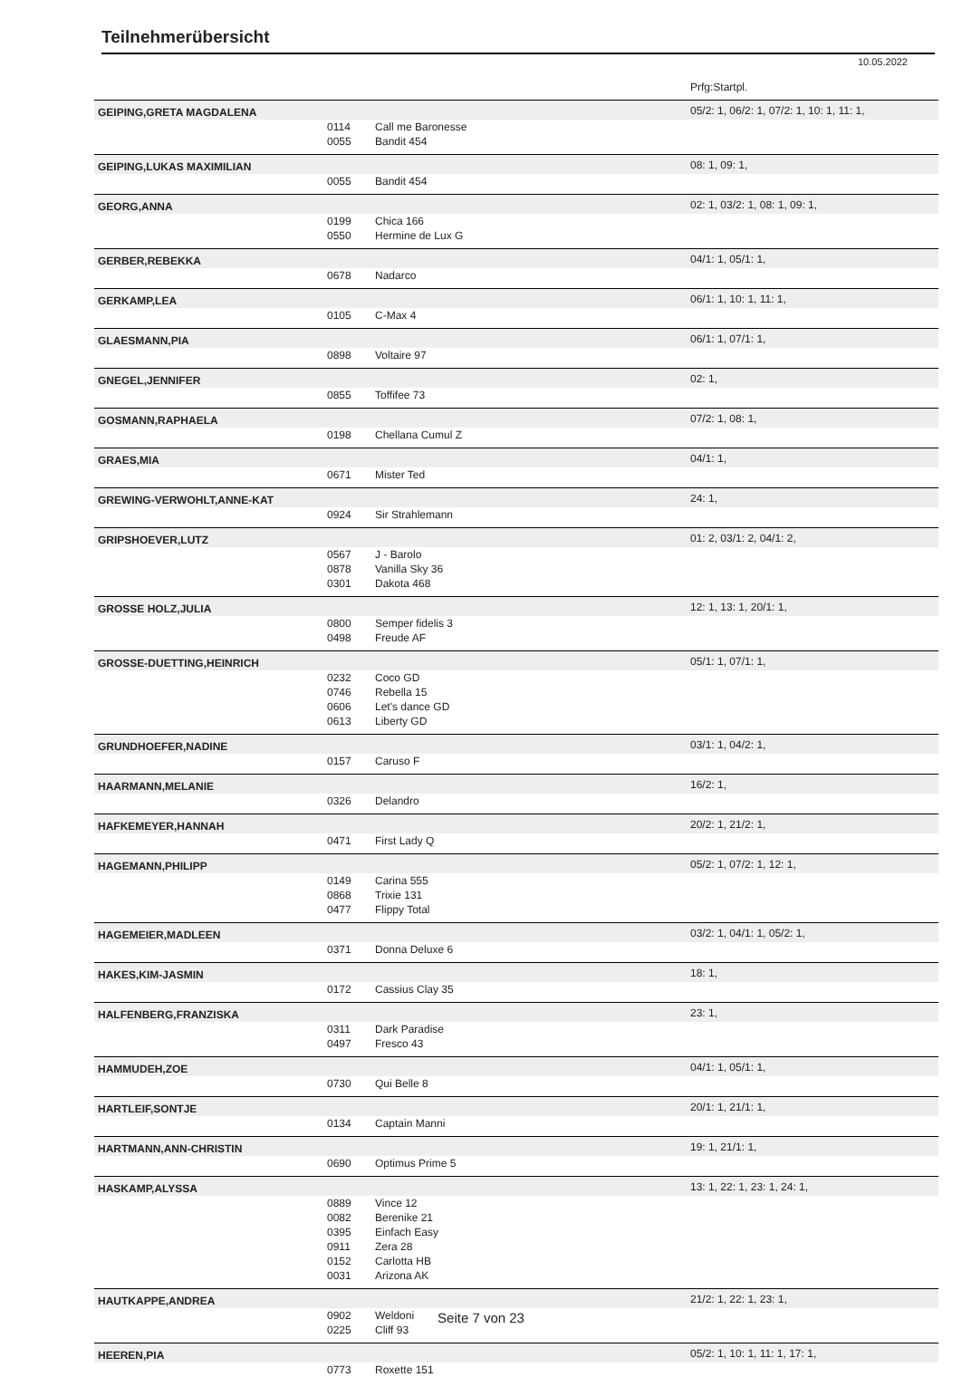Teilnehmerübersicht
10.05.2022
| | | | Prfg:Startpl. |
| GEIPING,GRETA MAGDALENA | | | 05/2: 1, 06/2: 1, 07/2: 1, 10: 1, 11: 1, |
| | 0114 | Call me Baronesse | |
| | 0055 | Bandit 454 | |
| GEIPING,LUKAS MAXIMILIAN | | | 08: 1, 09: 1, |
| | 0055 | Bandit 454 | |
| GEORG,ANNA | | | 02: 1, 03/2: 1, 08: 1, 09: 1, |
| | 0199 | Chica 166 | |
| | 0550 | Hermine de Lux G | |
| GERBER,REBEKKA | | | 04/1: 1, 05/1: 1, |
| | 0678 | Nadarco | |
| GERKAMP,LEA | | | 06/1: 1, 10: 1, 11: 1, |
| | 0105 | C-Max 4 | |
| GLAESMANN,PIA | | | 06/1: 1, 07/1: 1, |
| | 0898 | Voltaire 97 | |
| GNEGEL,JENNIFER | | | 02: 1, |
| | 0855 | Toffifee 73 | |
| GOSMANN,RAPHAELA | | | 07/2: 1, 08: 1, |
| | 0198 | Chellana Cumul Z | |
| GRAES,MIA | | | 04/1: 1, |
| | 0671 | Mister Ted | |
| GREWING-VERWOHLT,ANNE-KAT | | | 24: 1, |
| | 0924 | Sir Strahlemann | |
| GRIPSHOEVER,LUTZ | | | 01: 2, 03/1: 2, 04/1: 2, |
| | 0567 | J - Barolo | |
| | 0878 | Vanilla Sky 36 | |
| | 0301 | Dakota 468 | |
| GROSSE HOLZ,JULIA | | | 12: 1, 13: 1, 20/1: 1, |
| | 0800 | Semper fidelis 3 | |
| | 0498 | Freude AF | |
| GROSSE-DUETTING,HEINRICH | | | 05/1: 1, 07/1: 1, |
| | 0232 | Coco GD | |
| | 0746 | Rebella 15 | |
| | 0606 | Let's dance GD | |
| | 0613 | Liberty GD | |
| GRUNDHOEFER,NADINE | | | 03/1: 1, 04/2: 1, |
| | 0157 | Caruso F | |
| HAARMANN,MELANIE | | | 16/2: 1, |
| | 0326 | Delandro | |
| HAFKEMEYER,HANNAH | | | 20/2: 1, 21/2: 1, |
| | 0471 | First Lady Q | |
| HAGEMANN,PHILIPP | | | 05/2: 1, 07/2: 1, 12: 1, |
| | 0149 | Carina 555 | |
| | 0868 | Trixie 131 | |
| | 0477 | Flippy Total | |
| HAGEMEIER,MADLEEN | | | 03/2: 1, 04/1: 1, 05/2: 1, |
| | 0371 | Donna Deluxe 6 | |
| HAKES,KIM-JASMIN | | | 18: 1, |
| | 0172 | Cassius Clay 35 | |
| HALFENBERG,FRANZISKA | | | 23: 1, |
| | 0311 | Dark Paradise | |
| | 0497 | Fresco 43 | |
| HAMMUDEH,ZOE | | | 04/1: 1, 05/1: 1, |
| | 0730 | Qui Belle 8 | |
| HARTLEIF,SONTJE | | | 20/1: 1, 21/1: 1, |
| | 0134 | Captain Manni | |
| HARTMANN,ANN-CHRISTIN | | | 19: 1, 21/1: 1, |
| | 0690 | Optimus Prime 5 | |
| HASKAMP,ALYSSA | | | 13: 1, 22: 1, 23: 1, 24: 1, |
| | 0889 | Vince 12 | |
| | 0082 | Berenike 21 | |
| | 0395 | Einfach Easy | |
| | 0911 | Zera 28 | |
| | 0152 | Carlotta HB | |
| | 0031 | Arizona AK | |
| HAUTKAPPE,ANDREA | | | 21/2: 1, 22: 1, 23: 1, |
| | 0902 | Weldoni | |
| | 0225 | Cliff 93 | |
| HEEREN,PIA | | | 05/2: 1, 10: 1, 11: 1, 17: 1, |
| | 0773 | Roxette 151 | |
Seite 7 von 23